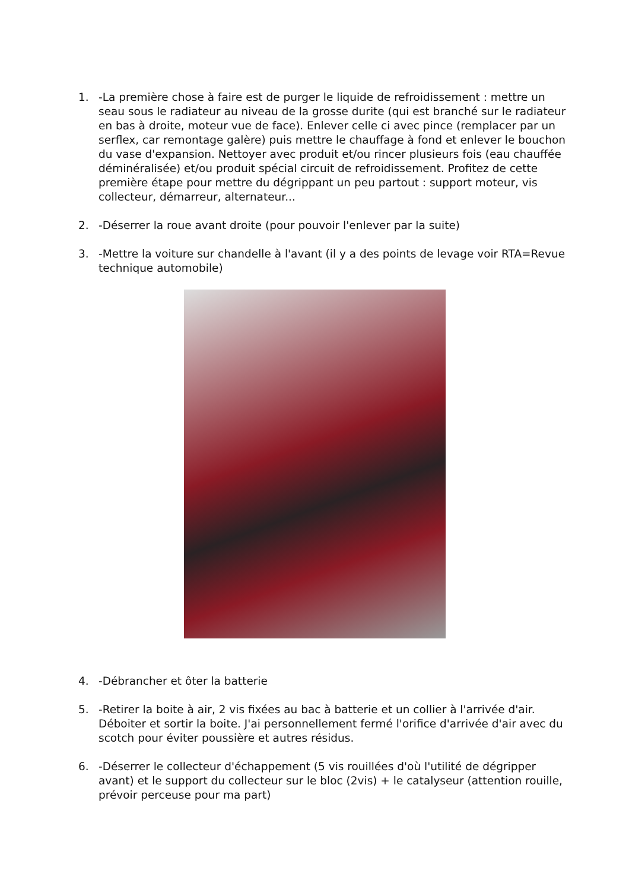1. -La première chose à faire est de purger le liquide de refroidissement : mettre un seau sous le radiateur au niveau de la grosse durite (qui est branché sur le radiateur en bas à droite, moteur vue de face). Enlever celle ci avec pince (remplacer par un serflex, car remontage galère) puis mettre le chauffage à fond et enlever le bouchon du vase d'expansion. Nettoyer avec produit et/ou rincer plusieurs fois (eau chauffée déminéralisée) et/ou produit spécial circuit de refroidissement. Profitez de cette première étape pour mettre du dégrippant un peu partout : support moteur, vis collecteur, démarreur, alternateur...
2. -Déserrer la roue avant droite (pour pouvoir l'enlever par la suite)
3. -Mettre la voiture sur chandelle à l'avant (il y a des points de levage voir RTA=Revue technique automobile)
4. -Débrancher et ôter la batterie
5. -Retirer la boite à air, 2 vis fixées au bac à batterie et un collier à l'arrivée d'air. Déboiter et sortir la boite. J'ai personnellement fermé l'orifice d'arrivée d'air avec du scotch pour éviter poussière et autres résidus.
6. -Déserrer le collecteur d'échappement (5 vis rouillées d'où l'utilité de dégripper avant) et le support du collecteur sur le bloc (2vis) + le catalyseur (attention rouille, prévoir perceuse pour ma part)